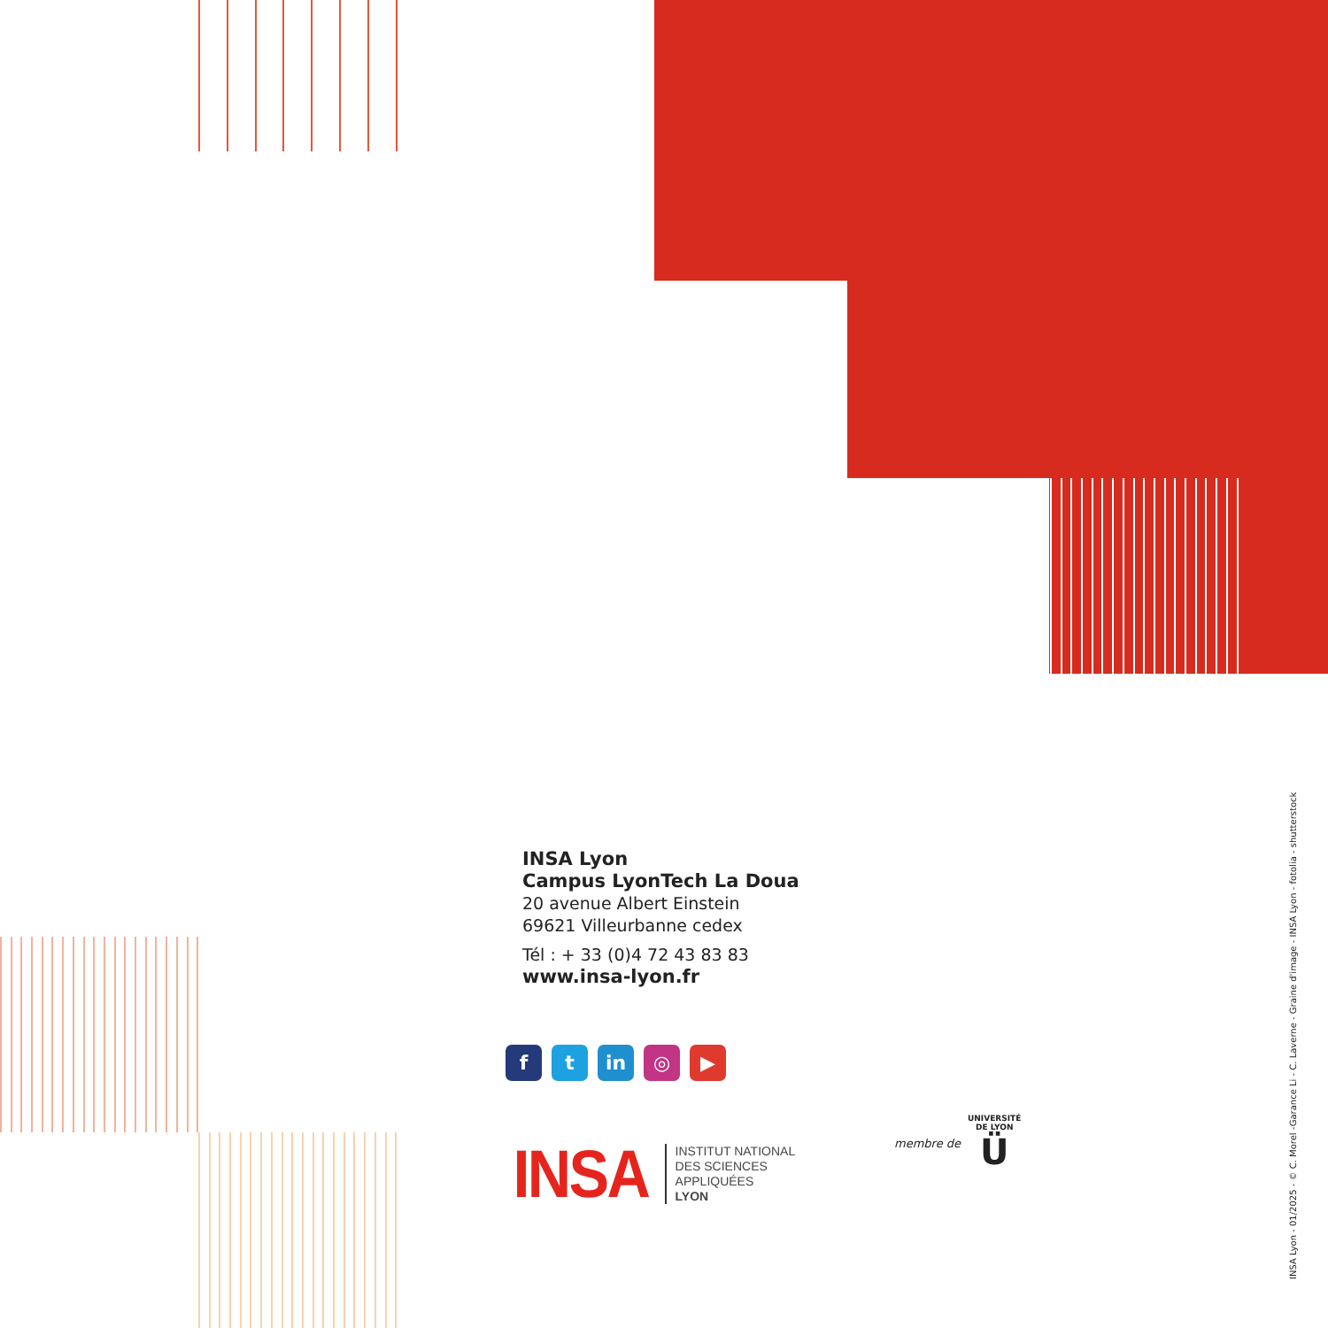INSA Lyon
Campus LyonTech La Doua
20 avenue Albert Einstein
69621 Villeurbanne cedex
Tél : + 33 (0)4 72 43 83 83
www.insa-lyon.fr
ft in ◎ ▶
INSA
INSTITUT NATIONAL
DES SCIENCES
APPLIQUÉES
LYON
membre de
UNIVERSITÉ
DE LYON
Ü
INSA Lyon - 01/2025 - © C. Morel -Garance Li - C. Laverne - Graine d'image - INSA Lyon - fotolia - shutterstock